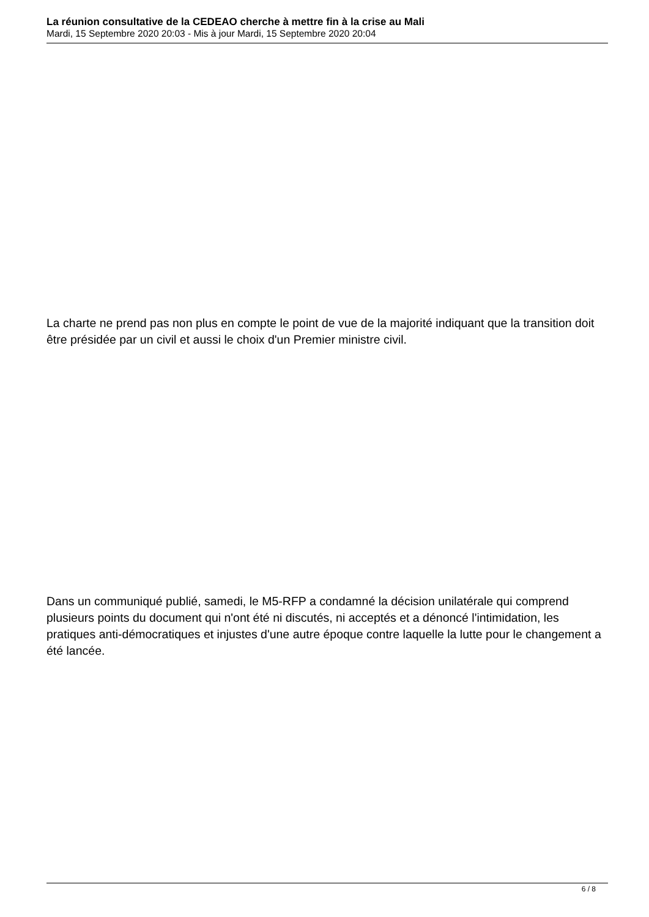La réunion consultative de la CEDEAO cherche à mettre fin à la crise au Mali
Mardi, 15 Septembre 2020 20:03 - Mis à jour Mardi, 15 Septembre 2020 20:04
La charte ne prend pas non plus en compte le point de vue de la majorité indiquant que la transition doit être présidée par un civil et aussi le choix d'un Premier ministre civil.
Dans un communiqué publié, samedi, le M5-RFP a condamné la décision unilatérale qui comprend plusieurs points du document qui n'ont été ni discutés, ni acceptés et a dénoncé l'intimidation, les pratiques anti-démocratiques et injustes d'une autre époque contre laquelle la lutte pour le changement a été lancée.
6 / 8